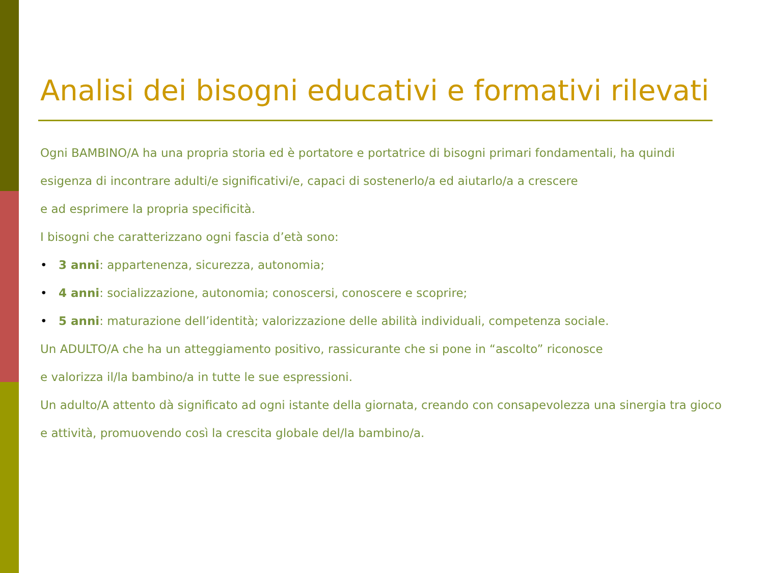Analisi dei bisogni educativi e formativi rilevati
Ogni BAMBINO/A ha una propria storia ed è portatore e portatrice di bisogni primari fondamentali, ha quindi esigenza di incontrare adulti/e significativi/e, capaci di sostenerlo/a ed aiutarlo/a a crescere
e ad esprimere la propria specificità.
I bisogni che caratterizzano ogni fascia d’età sono:
• 3 anni: appartenenza, sicurezza, autonomia;
• 4 anni: socializzazione, autonomia; conoscersi, conoscere e scoprire;
• 5 anni: maturazione dell’identità; valorizzazione delle abilità individuali, competenza sociale.
Un ADULTO/A che ha un atteggiamento positivo, rassicurante che si pone in “ascolto” riconosce
e valorizza il/la bambino/a in tutte le sue espressioni.
Un adulto/A attento dà significato ad ogni istante della giornata, creando con consapevolezza una sinergia tra gioco e attività, promuovendo così la crescita globale del/la bambino/a.